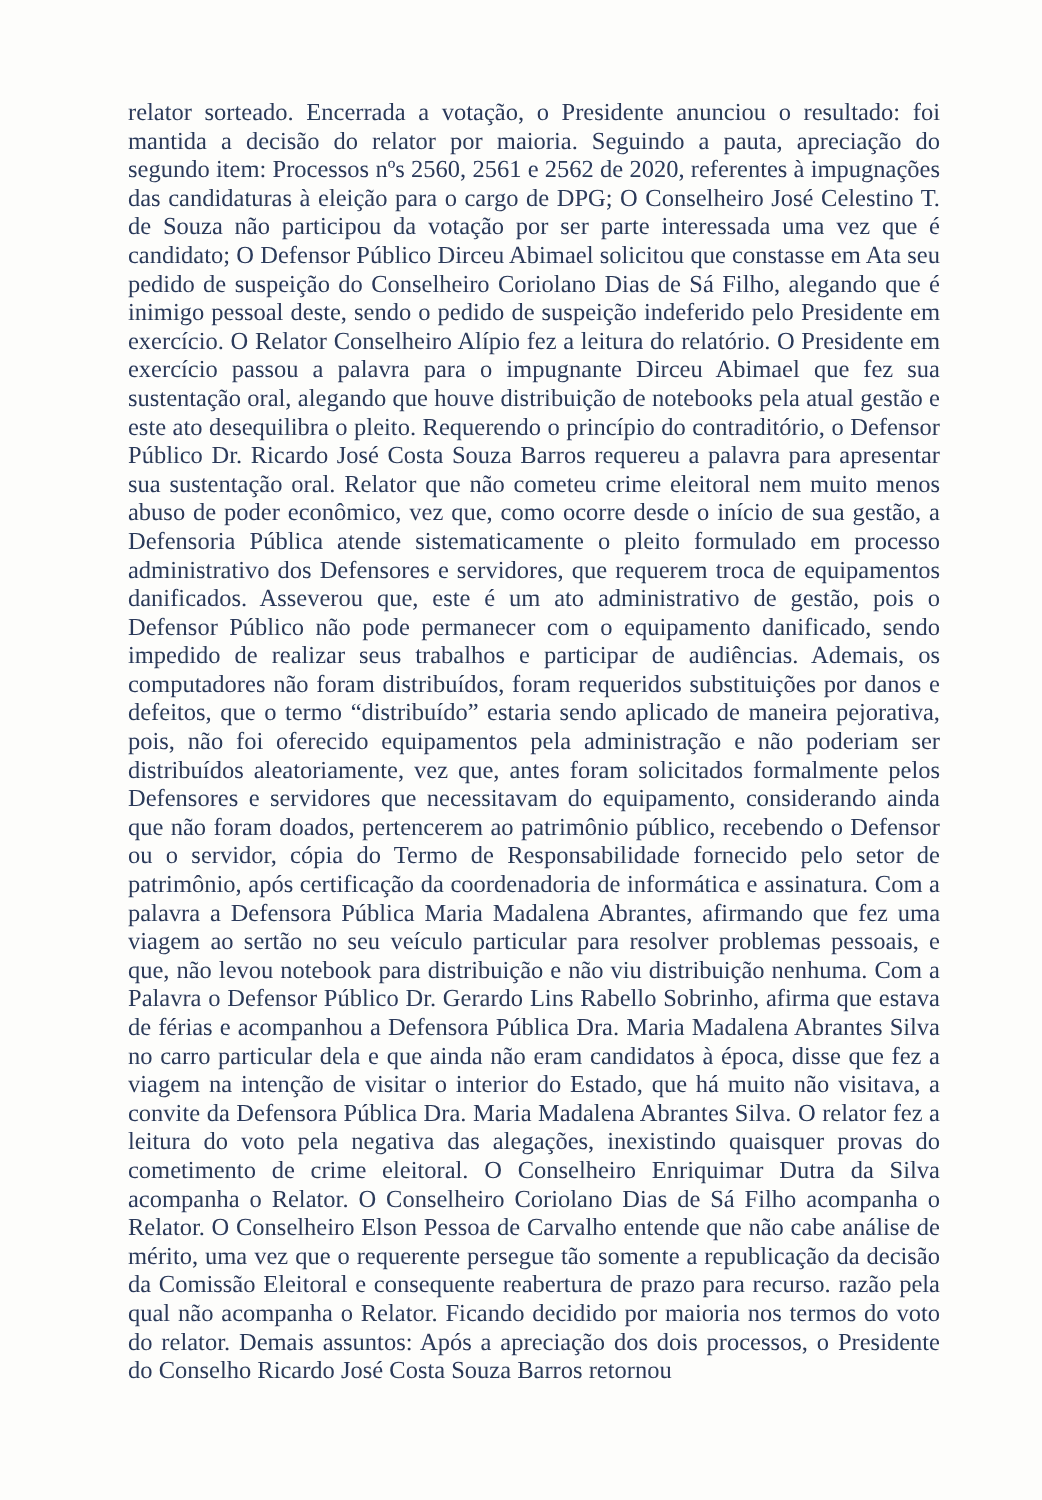relator sorteado. Encerrada a votação, o Presidente anunciou o resultado: foi mantida a decisão do relator por maioria. Seguindo a pauta, apreciação do segundo item: Processos nºs 2560, 2561 e 2562 de 2020, referentes à impugnações das candidaturas à eleição para o cargo de DPG; O Conselheiro José Celestino T. de Souza não participou da votação por ser parte interessada uma vez que é candidato; O Defensor Público Dirceu Abimael solicitou que constasse em Ata seu pedido de suspeição do Conselheiro Coriolano Dias de Sá Filho, alegando que é inimigo pessoal deste, sendo o pedido de suspeição indeferido pelo Presidente em exercício. O Relator Conselheiro Alípio fez a leitura do relatório. O Presidente em exercício passou a palavra para o impugnante Dirceu Abimael que fez sua sustentação oral, alegando que houve distribuição de notebooks pela atual gestão e este ato desequilibra o pleito. Requerendo o princípio do contraditório, o Defensor Público Dr. Ricardo José Costa Souza Barros requereu a palavra para apresentar sua sustentação oral. Relator que não cometeu crime eleitoral nem muito menos abuso de poder econômico, vez que, como ocorre desde o início de sua gestão, a Defensoria Pública atende sistematicamente o pleito formulado em processo administrativo dos Defensores e servidores, que requerem troca de equipamentos danificados. Asseverou que, este é um ato administrativo de gestão, pois o Defensor Público não pode permanecer com o equipamento danificado, sendo impedido de realizar seus trabalhos e participar de audiências. Ademais, os computadores não foram distribuídos, foram requeridos substituições por danos e defeitos, que o termo “distribuído” estaria sendo aplicado de maneira pejorativa, pois, não foi oferecido equipamentos pela administração e não poderiam ser distribuídos aleatoriamente, vez que, antes foram solicitados formalmente pelos Defensores e servidores que necessitavam do equipamento, considerando ainda que não foram doados, pertencerem ao patrimônio público, recebendo o Defensor ou o servidor, cópia do Termo de Responsabilidade fornecido pelo setor de patrimônio, após certificação da coordenadoria de informática e assinatura. Com a palavra a Defensora Pública Maria Madalena Abrantes, afirmando que fez uma viagem ao sertão no seu veículo particular para resolver problemas pessoais, e que, não levou notebook para distribuição e não viu distribuição nenhuma. Com a Palavra o Defensor Público Dr. Gerardo Lins Rabello Sobrinho, afirma que estava de férias e acompanhou a Defensora Pública Dra. Maria Madalena Abrantes Silva no carro particular dela e que ainda não eram candidatos à época, disse que fez a viagem na intenção de visitar o interior do Estado, que há muito não visitava, a convite da Defensora Pública Dra. Maria Madalena Abrantes Silva. O relator fez a leitura do voto pela negativa das alegações, inexistindo quaisquer provas do cometimento de crime eleitoral. O Conselheiro Enriquimar Dutra da Silva acompanha o Relator. O Conselheiro Coriolano Dias de Sá Filho acompanha o Relator. O Conselheiro Elson Pessoa de Carvalho entende que não cabe análise de mérito, uma vez que o requerente persegue tão somente a republicação da decisão da Comissão Eleitoral e consequente reabertura de prazo para recurso. razão pela qual não acompanha o Relator. Ficando decidido por maioria nos termos do voto do relator. Demais assuntos: Após a apreciação dos dois processos, o Presidente do Conselho Ricardo José Costa Souza Barros retornou